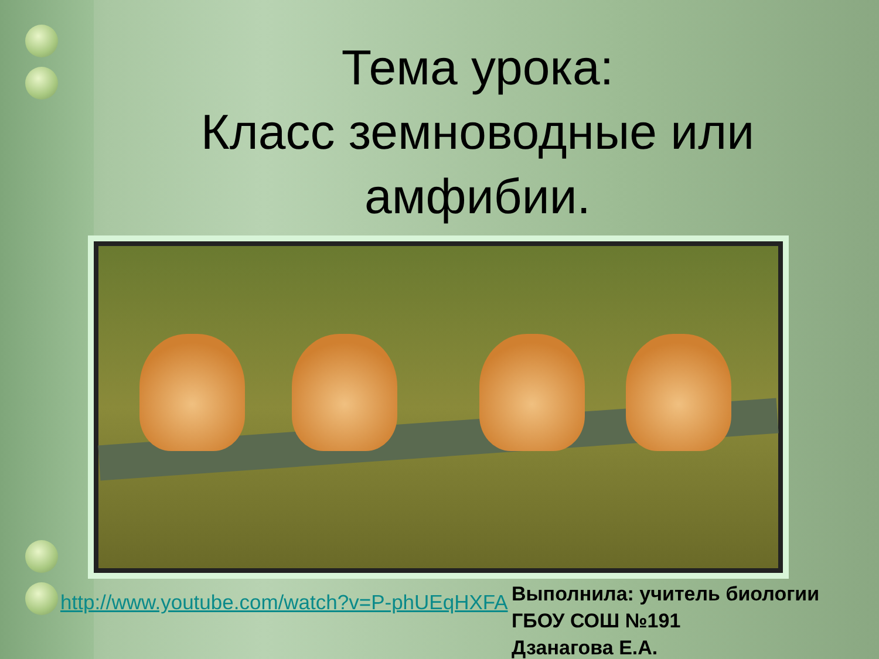Тема урока:
Класс земноводные или амфибии.
http://www.youtube.com/watch?v=P-phUEqHXFA
Выполнила: учитель биологии
ГБОУ СОШ №191
Дзанагова Е.А.